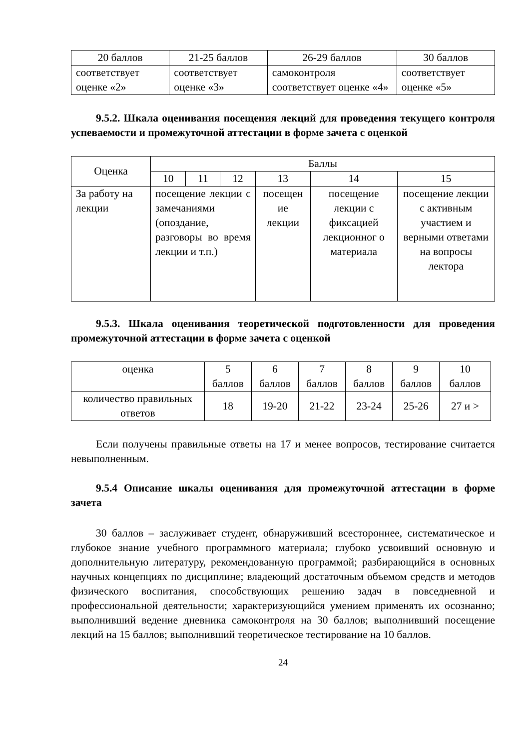| 20 баллов | 21-25 баллов | 26-29 баллов | 30 баллов |
| соответствует оценке «2» | соответствует оценке «3» | самоконтроля соответствует оценке «4» | соответствует оценке «5» |
9.5.2. Шкала оценивания посещения лекций для проведения текущего контроля успеваемости и промежуточной аттестации в форме зачета с оценкой
| Оценка | Баллы | | | | | |
| --- | --- | --- | --- | --- | --- | --- |
| | 10 | 11 | 12 | 13 | 14 | 15 |
| За работу на лекции | посещение лекции с замечаниями (опоздание, разговоры во время лекции и т.п.) | | | посещен ие лекции | посещение лекции с фиксацией лекционног о материала | посещение лекции с активным участием и верными ответами на вопросы лектора |
9.5.3. Шкала оценивания теоретической подготовленности для проведения промежуточной аттестации в формe зачета с оценкой
| оценка | 5 баллов | 6 баллов | 7 баллов | 8 баллов | 9 баллов | 10 баллов |
| количество правильных ответов | 18 | 19-20 | 21-22 | 23-24 | 25-26 | 27 и > |
Если получены правильные ответы на 17 и менее вопросов, тестирование считается невыполненным.
9.5.4 Описание шкалы оценивания для промежуточной аттестации в форме зачета
30 баллов – заслуживает студент, обнаруживший всестороннее, систематическое и глубокое знание учебного программного материала; глубоко усвоивший основную и дополнительную литературу, рекомендованную программой; разбирающийся в основных научных концепциях по дисциплине; владеющий достаточным объемом средств и методов физического воспитания, способствующих решению задач в повседневной и профессиональной деятельности; характеризующийся умением применять их осознанно; выполнивший ведение дневника самоконтроля на 30 баллов; выполнивший посещение лекций на 15 баллов; выполнивший теоретическое тестирование на 10 баллов.
24